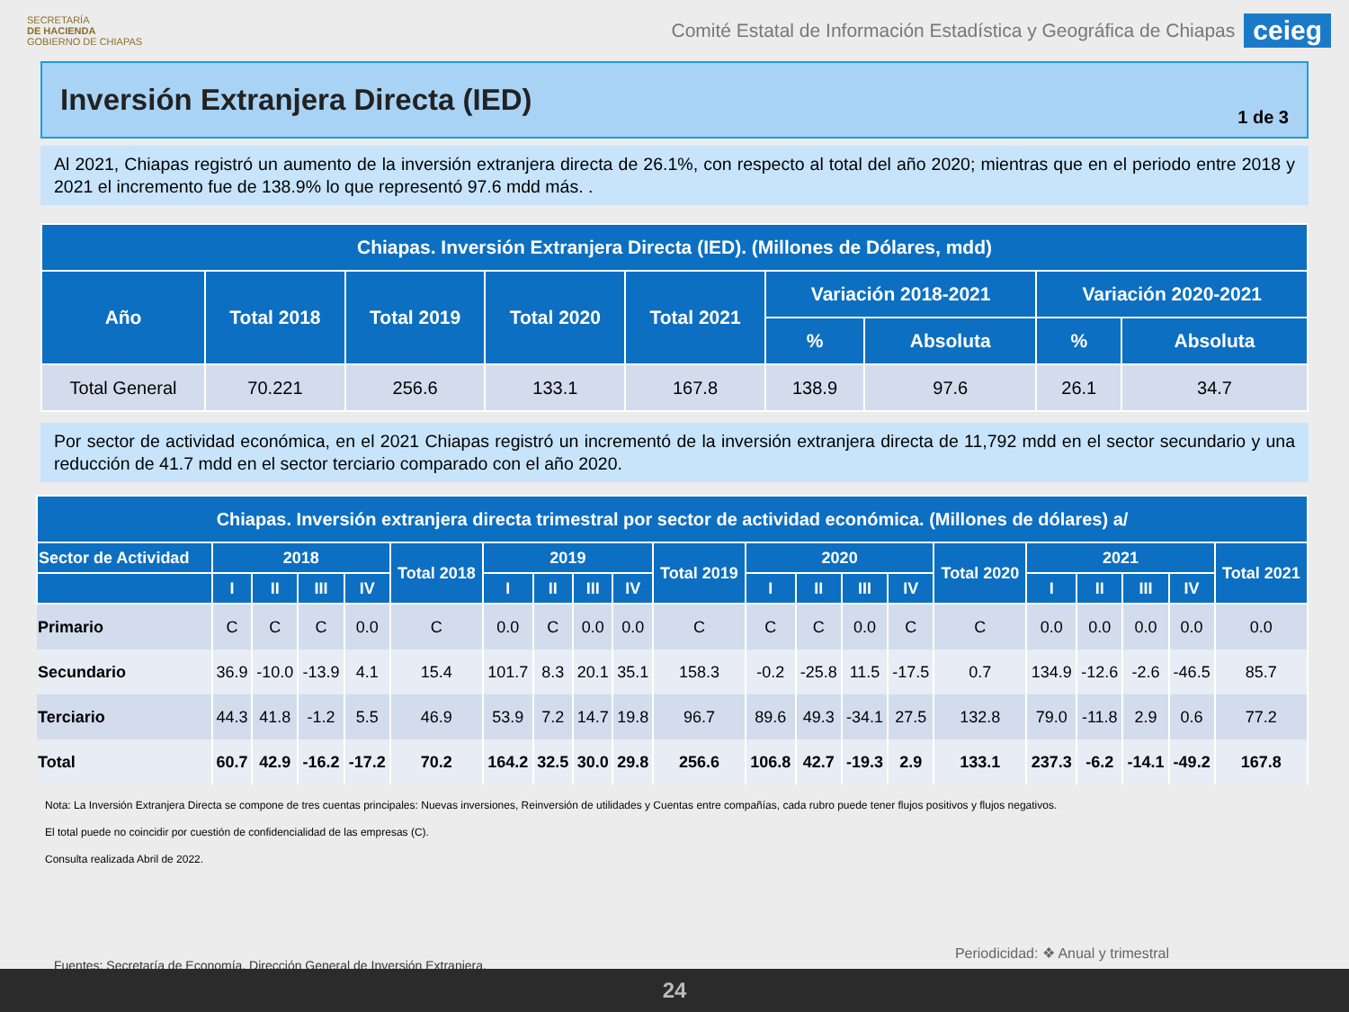SECRETARÍA
DE HACIENDA
GOBIERNO DE CHIAPAS
Comité Estatal de Información Estadística y Geográfica de Chiapas ceieg
Inversión Extranjera Directa (IED)
1 de 3
Al 2021, Chiapas registró un aumento de la inversión extranjera directa de 26.1%, con respecto al total del año 2020; mientras que en el periodo entre 2018 y 2021 el incremento fue de 138.9% lo que representó 97.6 mdd más. .
| Chiapas. Inversión Extranjera Directa (IED). (Millones de Dólares, mdd) | | | | | | | | |
| --- | --- | --- | --- | --- | --- | --- | --- | --- |
| Año | Total 2018 | Total 2019 | Total 2020 | Total 2021 | Variación 2018-2021 | | Variación 2020-2021 | |
| | | | | | % | Absoluta | % | Absoluta |
| Total General | 70.221 | 256.6 | 133.1 | 167.8 | 138.9 | 97.6 | 26.1 | 34.7 |
Por sector de actividad económica, en el 2021 Chiapas registró un incrementó de la inversión extranjera directa de 11,792 mdd en el sector secundario y una reducción de 41.7 mdd en el sector terciario comparado con el año 2020.
| Chiapas. Inversión extranjera directa trimestral por sector de actividad económica. (Millones de dólares) a/ | | | | | | | | | | | | | | | | | | | | |
| --- | --- | --- | --- | --- | --- | --- | --- | --- | --- | --- | --- | --- | --- | --- | --- | --- | --- | --- | --- | --- |
| Sector de Actividad | 2018 | | | | Total 2018 | 2019 | | | | Total 2019 | 2020 | | | | Total 2020 | 2021 | | | | Total 2021 |
| | I | II | III | IV | | I | II | III | IV | | I | II | III | IV | | I | II | III | IV | |
| Primario | C | C | C | 0.0 | C | 0.0 | C | 0.0 | 0.0 | C | C | C | 0.0 | C | C | 0.0 | 0.0 | 0.0 | 0.0 | 0.0 |
| Secundario | 36.9 | -10.0 | -13.9 | 4.1 | 15.4 | 101.7 | 8.3 | 20.1 | 35.1 | 158.3 | -0.2 | -25.8 | 11.5 | -17.5 | 0.7 | 134.9 | -12.6 | -2.6 | -46.5 | 85.7 |
| Terciario | 44.3 | 41.8 | -1.2 | 5.5 | 46.9 | 53.9 | 7.2 | 14.7 | 19.8 | 96.7 | 89.6 | 49.3 | -34.1 | 27.5 | 132.8 | 79.0 | -11.8 | 2.9 | 0.6 | 77.2 |
| Total | 60.7 | 42.9 | -16.2 | -17.2 | 70.2 | 164.2 | 32.5 | 30.0 | 29.8 | 256.6 | 106.8 | 42.7 | -19.3 | 2.9 | 133.1 | 237.3 | -6.2 | -14.1 | -49.2 | 167.8 |
Nota: La Inversión Extranjera Directa se compone de tres cuentas principales: Nuevas inversiones, Reinversión de utilidades y Cuentas entre compañías, cada rubro puede tener flujos positivos y flujos negativos.
El total puede no coincidir por cuestión de confidencialidad de las empresas (C).
Consulta realizada Abril de 2022.
Fuentes: Secretaría de Economía. Dirección General de Inversión Extranjera. Periodicidad: ❖ Anual y trimestral
24